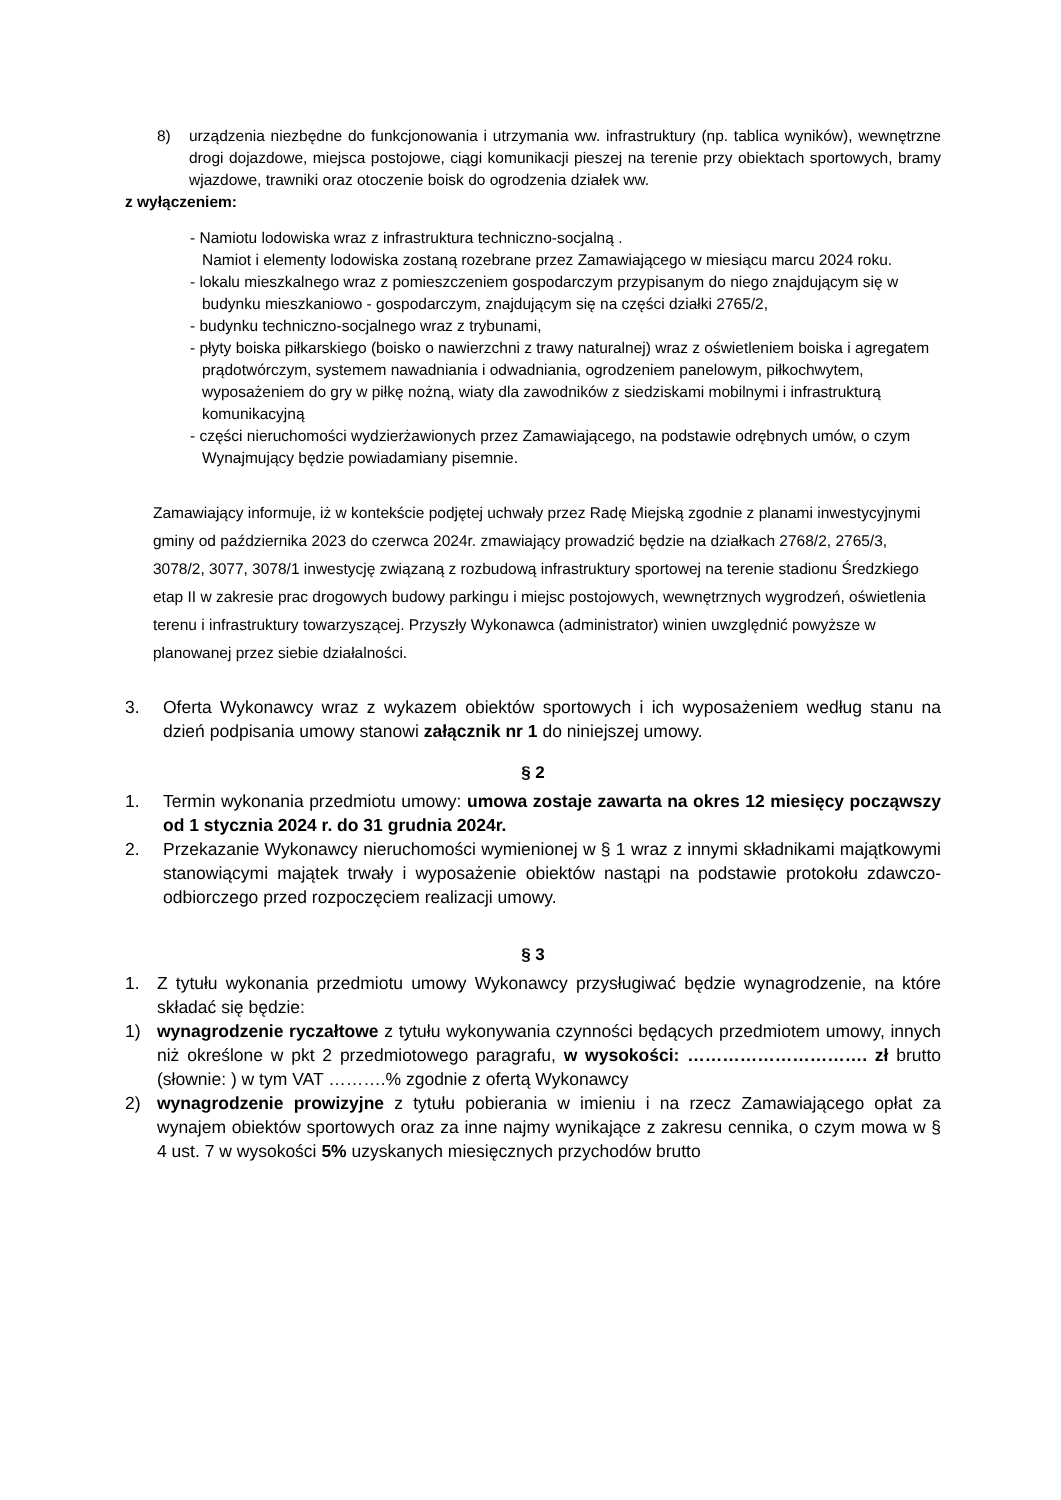8) urządzenia niezbędne do funkcjonowania i utrzymania ww. infrastruktury (np. tablica wyników), wewnętrzne drogi dojazdowe, miejsca postojowe, ciągi komunikacji pieszej na terenie przy obiektach sportowych, bramy wjazdowe, trawniki oraz otoczenie boisk do ogrodzenia działek ww.
z wyłączeniem:
- Namiotu lodowiska wraz z infrastruktura techniczno-socjalną .
Namiot i elementy lodowiska zostaną rozebrane przez Zamawiającego w miesiącu marcu 2024 roku.
- lokalu mieszkalnego wraz z pomieszczeniem gospodarczym przypisanym do niego znajdującym się w budynku mieszkaniowo - gospodarczym, znajdującym się na części działki 2765/2,
- budynku techniczno-socjalnego wraz z trybunami,
- płyty boiska piłkarskiego (boisko o nawierzchni z trawy naturalnej) wraz z oświetleniem boiska i agregatem prądotwórczym, systemem nawadniania i odwadniania, ogrodzeniem panelowym, piłkochwytem, wyposażeniem do gry w piłkę nożną, wiaty dla zawodników z siedziskami mobilnymi i infrastrukturą komunikacyjną
- części nieruchomości wydzierżawionych przez Zamawiającego, na podstawie odrębnych umów, o czym Wynajmujący będzie powiadamiany pisemnie.
Zamawiający informuje, iż w kontekście podjętej uchwały przez Radę Miejską zgodnie z planami inwestycyjnymi gminy od października 2023 do czerwca 2024r. zmawiający prowadzić będzie na działkach 2768/2, 2765/3, 3078/2, 3077, 3078/1 inwestycję związaną z rozbudową infrastruktury sportowej na terenie stadionu Średzkiego etap II w zakresie prac drogowych budowy parkingu i miejsc postojowych, wewnętrznych wygrodzeń, oświetlenia terenu i infrastruktury towarzyszącej. Przyszły Wykonawca (administrator) winien uwzględnić powyższe w planowanej przez siebie działalności.
3. Oferta Wykonawcy wraz z wykazem obiektów sportowych i ich wyposażeniem według stanu na dzień podpisania umowy stanowi załącznik nr 1 do niniejszej umowy.
§ 2
1. Termin wykonania przedmiotu umowy: umowa zostaje zawarta na okres 12 miesięcy począwszy od 1 stycznia 2024 r. do 31 grudnia 2024r.
2. Przekazanie Wykonawcy nieruchomości wymienionej w § 1 wraz z innymi składnikami majątkowymi stanowiącymi majątek trwały i wyposażenie obiektów nastąpi na podstawie protokołu zdawczo-odbiorczego przed rozpoczęciem realizacji umowy.
§ 3
1. Z tytułu wykonania przedmiotu umowy Wykonawcy przysługiwać będzie wynagrodzenie, na które składać się będzie:
1) wynagrodzenie ryczałtowe z tytułu wykonywania czynności będących przedmiotem umowy, innych niż określone w pkt 2 przedmiotowego paragrafu, w wysokości: …………………………. zł brutto (słownie: ) w tym VAT ……….% zgodnie z ofertą Wykonawcy
2) wynagrodzenie prowizyjne z tytułu pobierania w imieniu i na rzecz Zamawiającego opłat za wynajem obiektów sportowych oraz za inne najmy wynikające z zakresu cennika, o czym mowa w § 4 ust. 7 w wysokości 5% uzyskanych miesięcznych przychodów brutto